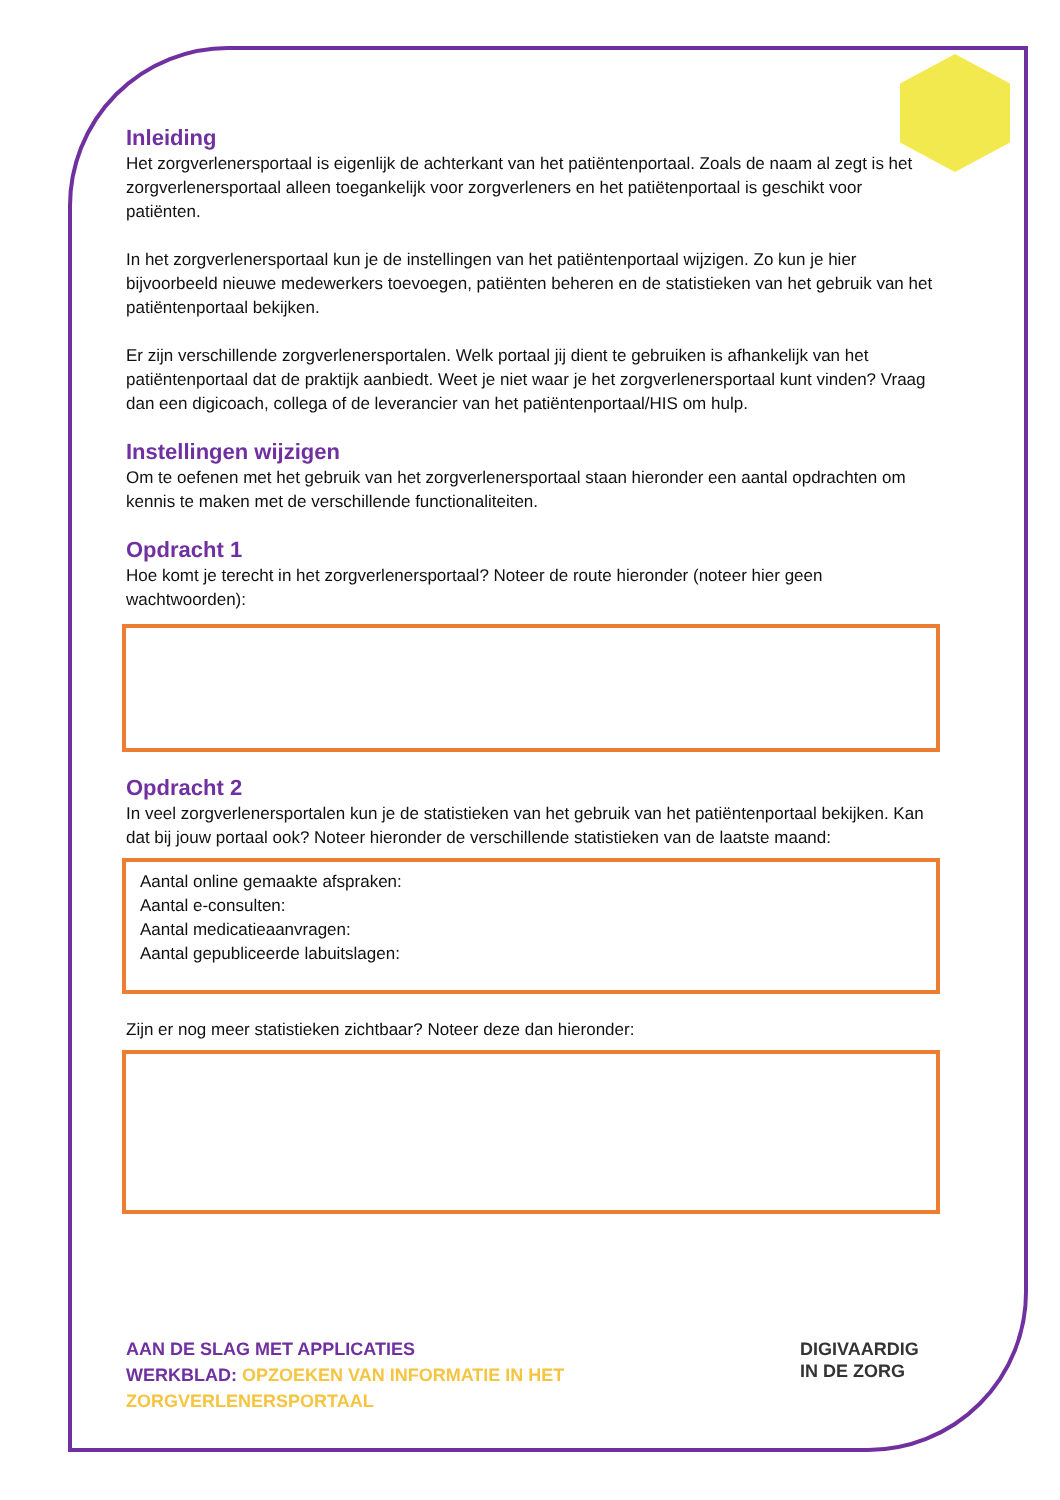Inleiding
Het zorgverlenersportaal is eigenlijk de achterkant van het patiëntenportaal. Zoals de naam al zegt is het zorgverlenersportaal alleen toegankelijk voor zorgverleners en het patiëtenportaal is geschikt voor patiënten.
In het zorgverlenersportaal kun je de instellingen van het patiëntenportaal wijzigen. Zo kun je hier bijvoorbeeld nieuwe medewerkers toevoegen, patiënten beheren en de statistieken van het gebruik van het patiëntenportaal bekijken.
Er zijn verschillende zorgverlenersportalen. Welk portaal jij dient te gebruiken is afhankelijk van het patiëntenportaal dat de praktijk aanbiedt. Weet je niet waar je het zorgverlenersportaal kunt vinden? Vraag dan een digicoach, collega of de leverancier van het patiëntenportaal/HIS om hulp.
Instellingen wijzigen
Om te oefenen met het gebruik van het zorgverlenersportaal staan hieronder een aantal opdrachten om kennis te maken met de verschillende functionaliteiten.
Opdracht 1
Hoe komt je terecht in het zorgverlenersportaal? Noteer de route hieronder (noteer hier geen wachtwoorden):
Opdracht 2
In veel zorgverlenersportalen kun je de statistieken van het gebruik van het patiëntenportaal bekijken. Kan dat bij jouw portaal ook? Noteer hieronder de verschillende statistieken van de laatste maand:
Aantal online gemaakte afspraken:
Aantal e-consulten:
Aantal medicatieaanvragen:
Aantal gepubliceerde labuitslagen:
Zijn er nog meer statistieken zichtbaar? Noteer deze dan hieronder:
AAN DE SLAG MET APPLICATIES
WERKBLAD: OPZOEKEN VAN INFORMATIE IN HET
ZORGVERLENERSPORTAAL
DIGIVAARDIG
IN DE ZORG